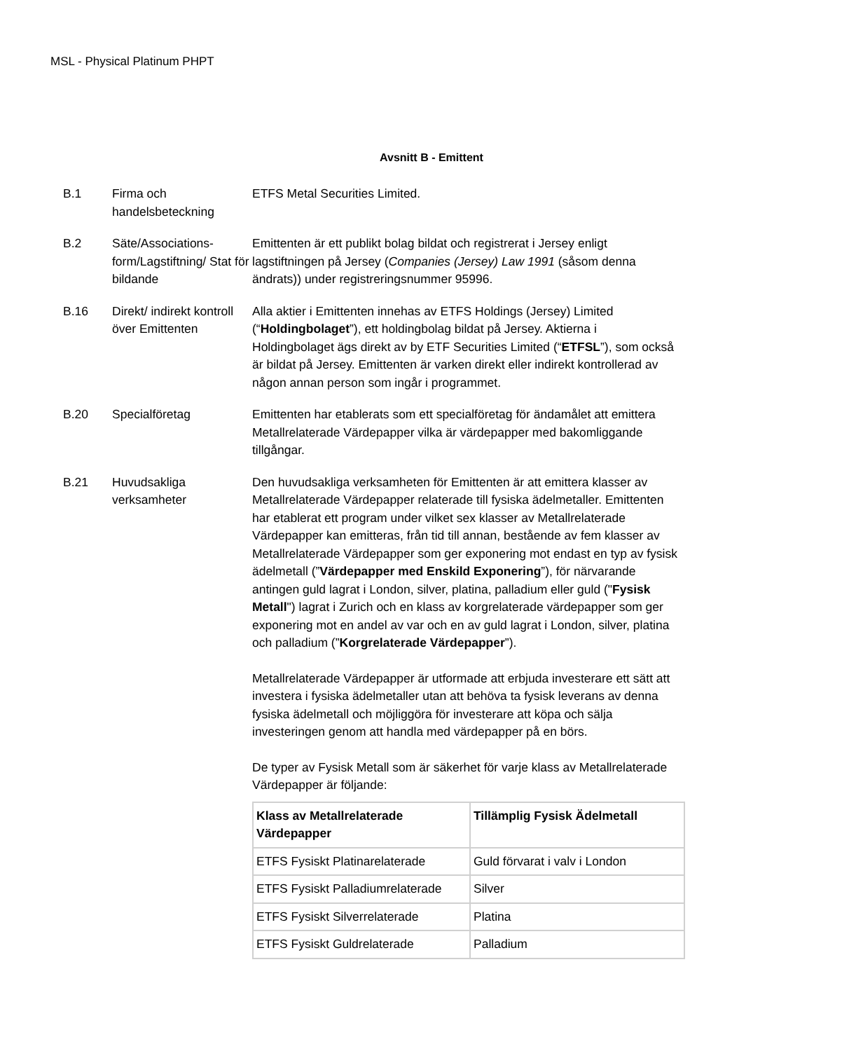MSL - Physical Platinum PHPT
Avsnitt B - Emittent
B.1 Firma och handelsbeteckning
ETFS Metal Securities Limited.
B.2 Säte/Associations-form/Lagstiftning/ Stat för bildande
Emittenten är ett publikt bolag bildat och registrerat i Jersey enligt lagstiftningen på Jersey (Companies (Jersey) Law 1991 (såsom denna ändrats)) under registreringsnummer 95996.
B.16 Direkt/ indirekt kontroll över Emittenten
Alla aktier i Emittenten innehas av ETFS Holdings (Jersey) Limited (“Holdingbolaget”), ett holdingbolag bildat på Jersey. Aktierna i Holdingbolaget ägs direkt av by ETF Securities Limited (“ETFSL”), som också är bildat på Jersey. Emittenten är varken direkt eller indirekt kontrollerad av någon annan person som ingår i programmet.
B.20 Specialföretag Emittenten har etablerats som ett specialföretag för ändamålet att emittera Metallrelaterade Värdepapper vilka är värdepapper med bakomliggande tillgångar.
B.21 Huvudsakliga verksamheter
Den huvudsakliga verksamheten för Emittenten är att emittera klasser av Metallrelaterade Värdepapper relaterade till fysiska ädelmetaller. Emittenten har etablerat ett program under vilket sex klasser av Metallrelaterade Värdepapper kan emitteras, från tid till annan, bestående av fem klasser av Metallrelaterade Värdepapper som ger exponering mot endast en typ av fysisk ädelmetall (”Värdepapper med Enskild Exponering”), för närvarande antingen guld lagrat i London, silver, platina, palladium eller guld ("Fysisk Metall") lagrat i Zurich och en klass av korgrelaterade värdepapper som ger exponering mot en andel av var och en av guld lagrat i London, silver, platina och palladium (”Korgrelaterade Värdepapper”).
Metallrelaterade Värdepapper är utformade att erbjuda investerare ett sätt att investera i fysiska ädelmetaller utan att behöva ta fysisk leverans av denna fysiska ädelmetall och möjliggöra för investerare att köpa och sälja investeringen genom att handla med värdepapper på en börs.
De typer av Fysisk Metall som är säkerhet för varje klass av Metallrelaterade Värdepapper är följande:
| Klass av Metallrelaterade Värdepapper | Tillämplig Fysisk Ädelmetall |
| --- | --- |
| ETFS Fysiskt Platinarelaterade | Guld förvarat i valv i London |
| ETFS Fysiskt Palladiumrelaterade | Silver |
| ETFS Fysiskt Silverrelaterade | Platina |
| ETFS Fysiskt Guldrelaterade | Palladium |